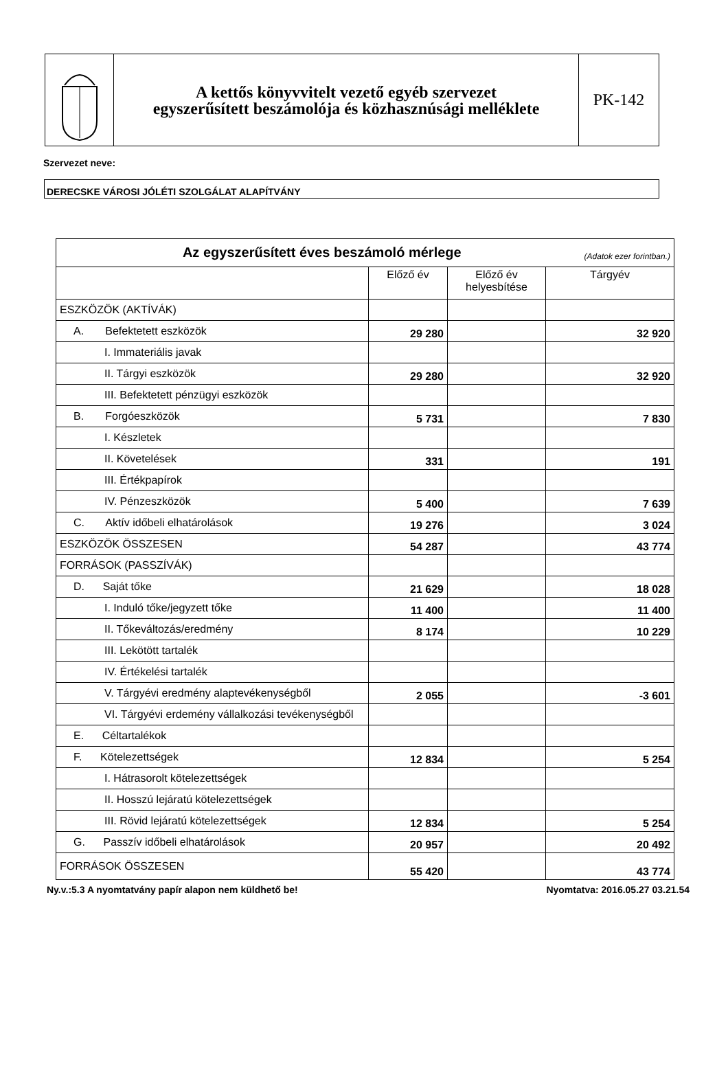A kettős könyvvitelt vezető egyéb szervezet
egyszerűsített beszámolója és közhasznúsági melléklete
PK-142
Szervezet neve:
DERECSKE VÁROSI JÓLÉTI SZOLGÁLAT ALAPÍTVÁNY
| Az egyszerűsített éves beszámoló mérlege (Adatok ezer forintban.) | | | |
| --- | --- | --- | --- |
| | Előző év | Előző év helyesbítése | Tárgyév |
| ESZKÖZÖK (AKTÍVÁK) | | | |
| A. Befektetett eszközök | 29 280 | | 32 920 |
| I. Immateriális javak | | | |
| II. Tárgyi eszközök | 29 280 | | 32 920 |
| III. Befektetett pénzügyi eszközök | | | |
| B. Forgóeszközök | 5 731 | | 7 830 |
| I. Készletek | | | |
| II. Követelések | 331 | | 191 |
| III. Értékpapírok | | | |
| IV. Pénzeszközök | 5 400 | | 7 639 |
| C. Aktív időbeli elhatárolások | 19 276 | | 3 024 |
| ESZKÖZÖK ÖSSZESEN | 54 287 | | 43 774 |
| FORRÁSOK (PASSZÍVÁK) | | | |
| D. Saját tőke | 21 629 | | 18 028 |
| I. Induló tőke/jegyzett tőke | 11 400 | | 11 400 |
| II. Tőkeváltozás/eredmény | 8 174 | | 10 229 |
| III. Lekötött tartalék | | | |
| IV. Értékelési tartalék | | | |
| V. Tárgyévi eredmény alaptevékenységből | 2 055 | | -3 601 |
| VI. Tárgyévi erdemény vállalkozási tevékenységből | | | |
| E. Céltartalékok | | | |
| F. Kötelezettségek | 12 834 | | 5 254 |
| I. Hátrasorolt kötelezettségek | | | |
| II. Hosszú lejáratú kötelezettségek | | | |
| III. Rövid lejáratú kötelezettségek | 12 834 | | 5 254 |
| G. Passzív időbeli elhatárolások | 20 957 | | 20 492 |
| FORRÁSOK ÖSSZESEN | 55 420 | | 43 774 |
Ny.v.:5.3 A nyomtatvány papír alapon nem küldhető be! Nyomtatva: 2016.05.27 03.21.54